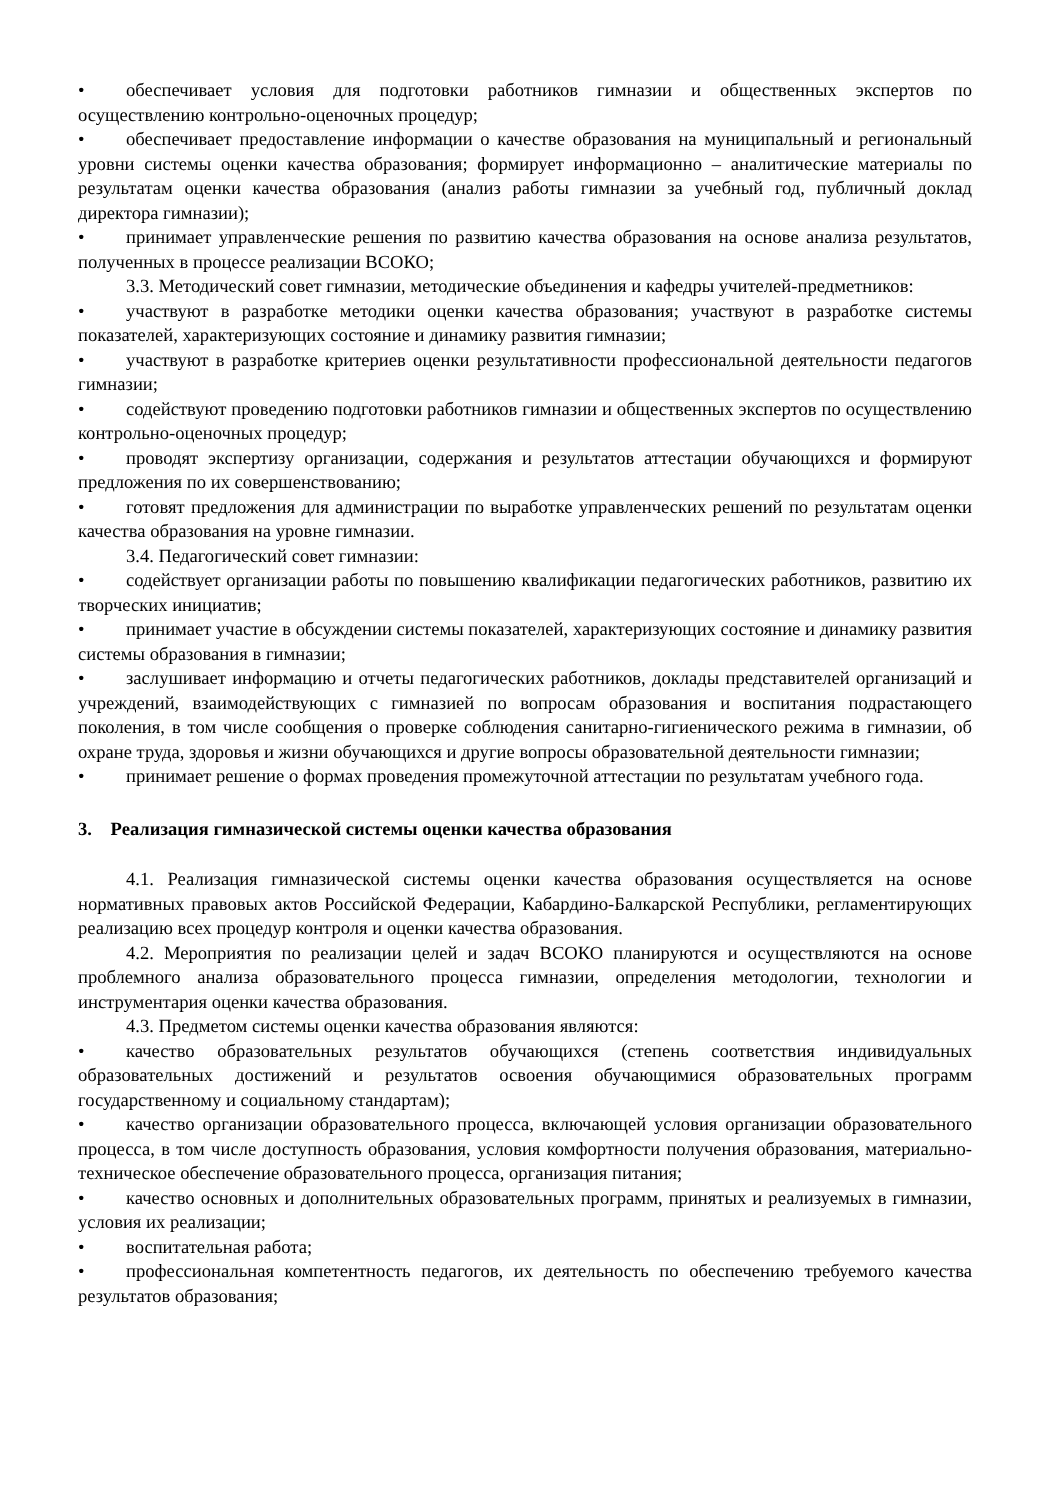• обеспечивает условия для подготовки работников гимназии и общественных экспертов по осуществлению контрольно-оценочных процедур;
• обеспечивает предоставление информации о качестве образования на муниципальный и региональный уровни системы оценки качества образования; формирует информационно – аналитические материалы по результатам оценки качества образования (анализ работы гимназии за учебный год, публичный доклад директора гимназии);
• принимает управленческие решения по развитию качества образования на основе анализа результатов, полученных в процессе реализации ВСОКО;
3.3. Методический совет гимназии, методические объединения и кафедры учителей-предметников:
• участвуют в разработке методики оценки качества образования; участвуют в разработке системы показателей, характеризующих состояние и динамику развития гимназии;
• участвуют в разработке критериев оценки результативности профессиональной деятельности педагогов гимназии;
• содействуют проведению подготовки работников гимназии и общественных экспертов по осуществлению контрольно-оценочных процедур;
• проводят экспертизу организации, содержания и результатов аттестации обучающихся и формируют предложения по их совершенствованию;
• готовят предложения для администрации по выработке управленческих решений по результатам оценки качества образования на уровне гимназии.
3.4. Педагогический совет гимназии:
• содействует организации работы по повышению квалификации педагогических работников, развитию их творческих инициатив;
• принимает участие в обсуждении системы показателей, характеризующих состояние и динамику развития системы образования в гимназии;
• заслушивает информацию и отчеты педагогических работников, доклады представителей организаций и учреждений, взаимодействующих с гимназией по вопросам образования и воспитания подрастающего поколения, в том числе сообщения о проверке соблюдения санитарно-гигиенического режима в гимназии, об охране труда, здоровья и жизни обучающихся и другие вопросы образовательной деятельности гимназии;
• принимает решение о формах проведения промежуточной аттестации по результатам учебного года.
3. Реализация гимназической системы оценки качества образования
4.1. Реализация гимназической системы оценки качества образования осуществляется на основе нормативных правовых актов Российской Федерации, Кабардино-Балкарской Республики, регламентирующих реализацию всех процедур контроля и оценки качества образования.
4.2. Мероприятия по реализации целей и задач ВСОКО планируются и осуществляются на основе проблемного анализа образовательного процесса гимназии, определения методологии, технологии и инструментария оценки качества образования.
4.3. Предметом системы оценки качества образования являются:
• качество образовательных результатов обучающихся (степень соответствия индивидуальных образовательных достижений и результатов освоения обучающимися образовательных программ государственному и социальному стандартам);
• качество организации образовательного процесса, включающей условия организации образовательного процесса, в том числе доступность образования, условия комфортности получения образования, материально-техническое обеспечение образовательного процесса, организация питания;
• качество основных и дополнительных образовательных программ, принятых и реализуемых в гимназии, условия их реализации;
• воспитательная работа;
• профессиональная компетентность педагогов, их деятельность по обеспечению требуемого качества результатов образования;